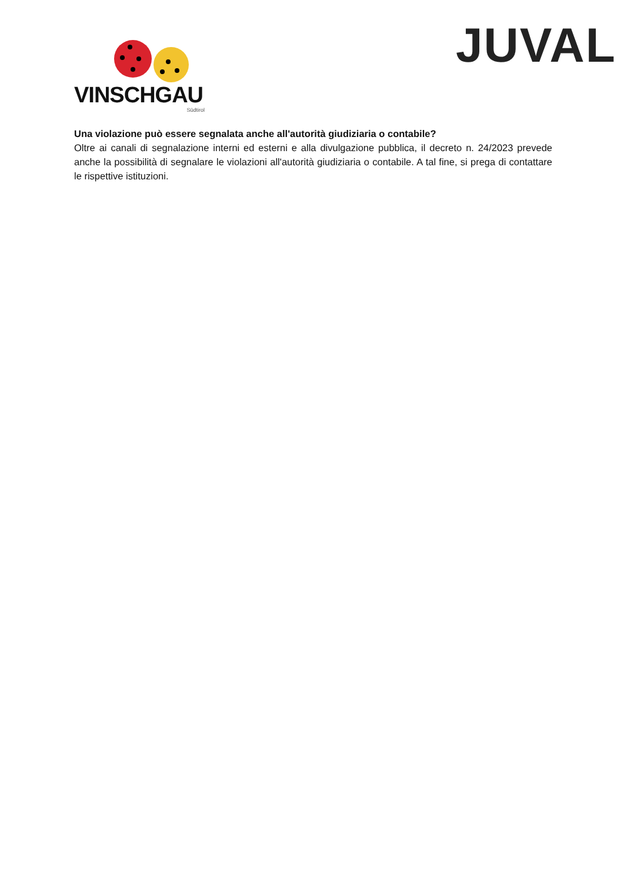VINSCHGAU
Südtirol
JUVAL
Una violazione può essere segnalata anche all'autorità giudiziaria o contabile?
Oltre ai canali di segnalazione interni ed esterni e alla divulgazione pubblica, il decreto n. 24/2023 prevede anche la possibilità di segnalare le violazioni all'autorità giudiziaria o contabile. A tal fine, si prega di contattare le rispettive istituzioni.